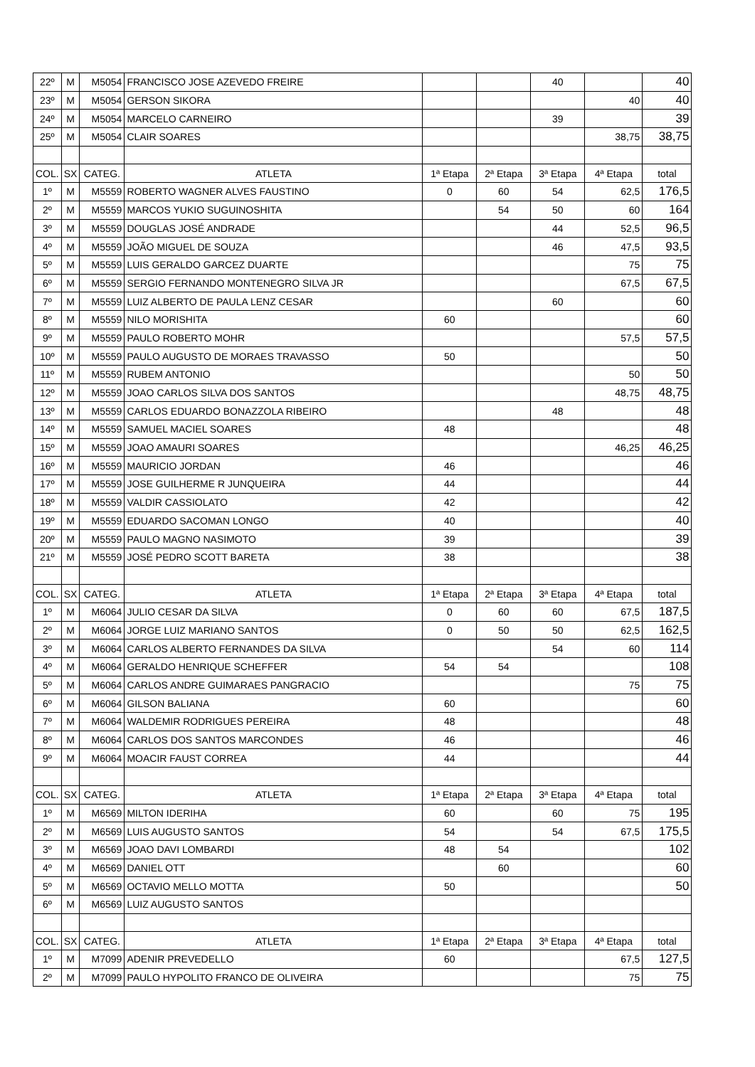| 22º | M | M5054 | FRANCISCO JOSE AZEVEDO FREIRE | | | 40 | | 40 |
| 23º | M | M5054 | GERSON SIKORA | | | | 40 | 40 |
| 24º | M | M5054 | MARCELO CARNEIRO | | | 39 | | 39 |
| 25º | M | M5054 | CLAIR SOARES | | | | 38,75 | 38,75 |
| COL. | SX | CATEG. | ATLETA | 1ª Etapa | 2ª Etapa | 3ª Etapa | 4ª Etapa | total |
| 1º | M | M5559 | ROBERTO WAGNER ALVES FAUSTINO | 0 | 60 | 54 | 62,5 | 176,5 |
| 2º | M | M5559 | MARCOS YUKIO SUGUINOSHITA | | 54 | 50 | 60 | 164 |
| 3º | M | M5559 | DOUGLAS JOSÉ ANDRADE | | | 44 | 52,5 | 96,5 |
| 4º | M | M5559 | JOÃO MIGUEL DE SOUZA | | | 46 | 47,5 | 93,5 |
| 5º | M | M5559 | LUIS GERALDO GARCEZ DUARTE | | | | 75 | 75 |
| 6º | M | M5559 | SERGIO FERNANDO MONTENEGRO SILVA JR | | | | 67,5 | 67,5 |
| 7º | M | M5559 | LUIZ ALBERTO DE PAULA LENZ CESAR | | | 60 | | 60 |
| 8º | M | M5559 | NILO MORISHITA | 60 | | | | 60 |
| 9º | M | M5559 | PAULO ROBERTO MOHR | | | | 57,5 | 57,5 |
| 10º | M | M5559 | PAULO AUGUSTO DE MORAES TRAVASSO | 50 | | | | 50 |
| 11º | M | M5559 | RUBEM ANTONIO | | | | 50 | 50 |
| 12º | M | M5559 | JOAO CARLOS SILVA DOS SANTOS | | | | 48,75 | 48,75 |
| 13º | M | M5559 | CARLOS EDUARDO BONAZZOLA RIBEIRO | | | 48 | | 48 |
| 14º | M | M5559 | SAMUEL MACIEL SOARES | 48 | | | | 48 |
| 15º | M | M5559 | JOAO AMAURI SOARES | | | | 46,25 | 46,25 |
| 16º | M | M5559 | MAURICIO JORDAN | 46 | | | | 46 |
| 17º | M | M5559 | JOSE GUILHERME R JUNQUEIRA | 44 | | | | 44 |
| 18º | M | M5559 | VALDIR CASSIOLATO | 42 | | | | 42 |
| 19º | M | M5559 | EDUARDO SACOMAN LONGO | 40 | | | | 40 |
| 20º | M | M5559 | PAULO MAGNO NASIMOTO | 39 | | | | 39 |
| 21º | M | M5559 | JOSÉ PEDRO SCOTT BARETA | 38 | | | | 38 |
| COL. | SX | CATEG. | ATLETA | 1ª Etapa | 2ª Etapa | 3ª Etapa | 4ª Etapa | total |
| 1º | M | M6064 | JULIO CESAR DA SILVA | 0 | 60 | 60 | 67,5 | 187,5 |
| 2º | M | M6064 | JORGE LUIZ MARIANO SANTOS | 0 | 50 | 50 | 62,5 | 162,5 |
| 3º | M | M6064 | CARLOS ALBERTO FERNANDES DA SILVA | | | 54 | 60 | 114 |
| 4º | M | M6064 | GERALDO HENRIQUE SCHEFFER | 54 | 54 | | | 108 |
| 5º | M | M6064 | CARLOS ANDRE GUIMARAES PANGRACIO | | | | 75 | 75 |
| 6º | M | M6064 | GILSON BALIANA | 60 | | | | 60 |
| 7º | M | M6064 | WALDEMIR RODRIGUES PEREIRA | 48 | | | | 48 |
| 8º | M | M6064 | CARLOS DOS SANTOS MARCONDES | 46 | | | | 46 |
| 9º | M | M6064 | MOACIR FAUST CORREA | 44 | | | | 44 |
| COL. | SX | CATEG. | ATLETA | 1ª Etapa | 2ª Etapa | 3ª Etapa | 4ª Etapa | total |
| 1º | M | M6569 | MILTON IDERIHA | 60 | | 60 | 75 | 195 |
| 2º | M | M6569 | LUIS AUGUSTO SANTOS | 54 | | 54 | 67,5 | 175,5 |
| 3º | M | M6569 | JOAO DAVI LOMBARDI | 48 | 54 | | | 102 |
| 4º | M | M6569 | DANIEL OTT | | 60 | | | 60 |
| 5º | M | M6569 | OCTAVIO MELLO MOTTA | 50 | | | | 50 |
| 6º | M | M6569 | LUIZ AUGUSTO SANTOS | | | | | |
| COL. | SX | CATEG. | ATLETA | 1ª Etapa | 2ª Etapa | 3ª Etapa | 4ª Etapa | total |
| 1º | M | M7099 | ADENIR PREVEDELLO | 60 | | | 67,5 | 127,5 |
| 2º | M | M7099 | PAULO HYPOLITO FRANCO DE OLIVEIRA | | | | 75 | 75 |